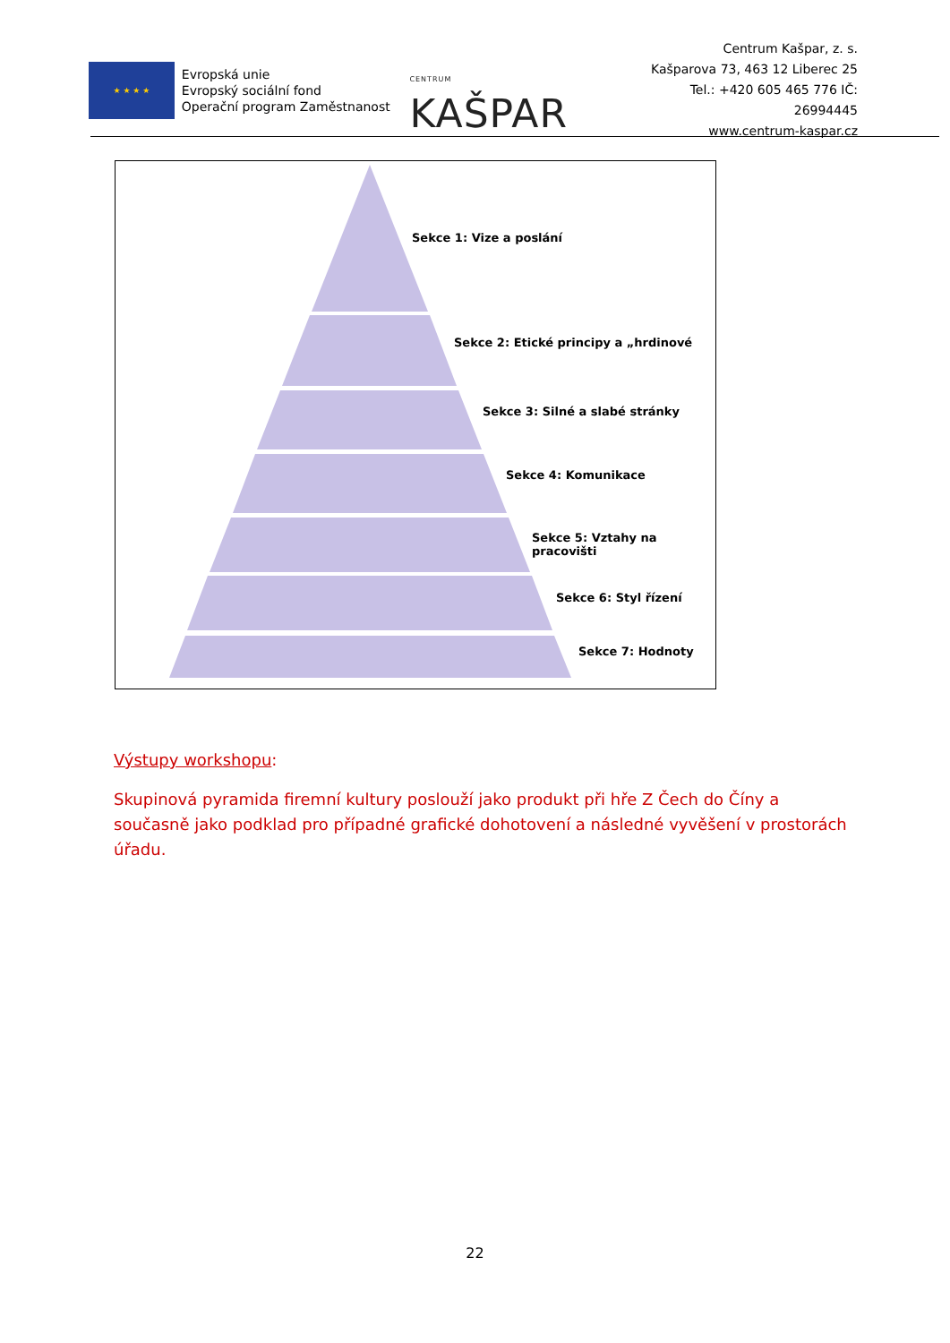★ ★ ★ ★
Evropská unie
Evropský sociální fond
Operační program Zaměstnanost
CENTRUM KAŠPAR
Centrum Kašpar, z. s.
Kašparova 73, 463 12 Liberec 25
Tel.: +420 605 465 776 IČ: 26994445
www.centrum-kaspar.cz
Sekce 1: Vize a poslání
Sekce 2: Etické principy a „hrdinové
Sekce 3: Silné a slabé stránky
Sekce 4: Komunikace
Sekce 5: Vztahy na pracovišti
Sekce 6: Styl řízení
Sekce 7: Hodnoty
Výstupy workshopu:
Skupinová pyramida firemní kultury poslouží jako produkt při hře Z Čech do Číny a současně jako podklad pro případné grafické dohotovení a následné vyvěšení v prostorách úřadu.
22